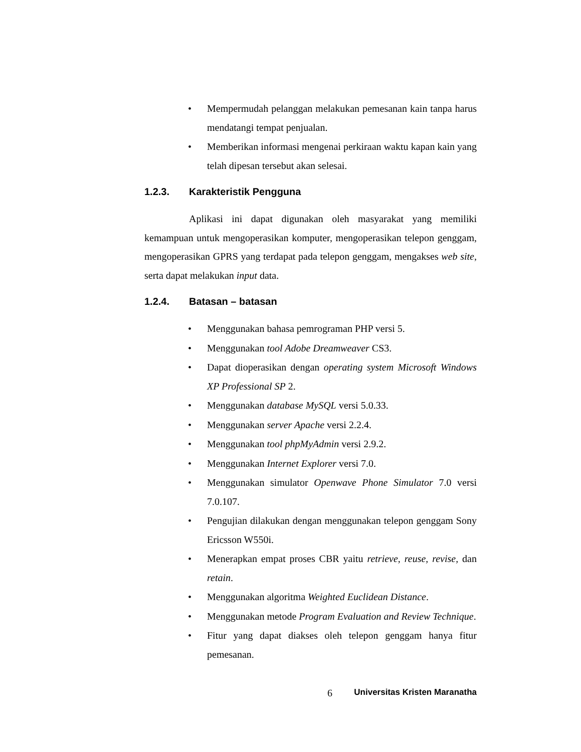• Mempermudah pelanggan melakukan pemesanan kain tanpa harus mendatangi tempat penjualan.
• Memberikan informasi mengenai perkiraan waktu kapan kain yang telah dipesan tersebut akan selesai.
1.2.3. Karakteristik Pengguna
Aplikasi ini dapat digunakan oleh masyarakat yang memiliki kemampuan untuk mengoperasikan komputer, mengoperasikan telepon genggam, mengoperasikan GPRS yang terdapat pada telepon genggam, mengakses web site, serta dapat melakukan input data.
1.2.4. Batasan – batasan
• Menggunakan bahasa pemrograman PHP versi 5.
• Menggunakan tool Adobe Dreamweaver CS3.
• Dapat dioperasikan dengan operating system Microsoft Windows XP Professional SP 2.
• Menggunakan database MySQL versi 5.0.33.
• Menggunakan server Apache versi 2.2.4.
• Menggunakan tool phpMyAdmin versi 2.9.2.
• Menggunakan Internet Explorer versi 7.0.
• Menggunakan simulator Openwave Phone Simulator 7.0 versi 7.0.107.
• Pengujian dilakukan dengan menggunakan telepon genggam Sony Ericsson W550i.
• Menerapkan empat proses CBR yaitu retrieve, reuse, revise, dan retain.
• Menggunakan algoritma Weighted Euclidean Distance.
• Menggunakan metode Program Evaluation and Review Technique.
• Fitur yang dapat diakses oleh telepon genggam hanya fitur pemesanan.
6 Universitas Kristen Maranatha